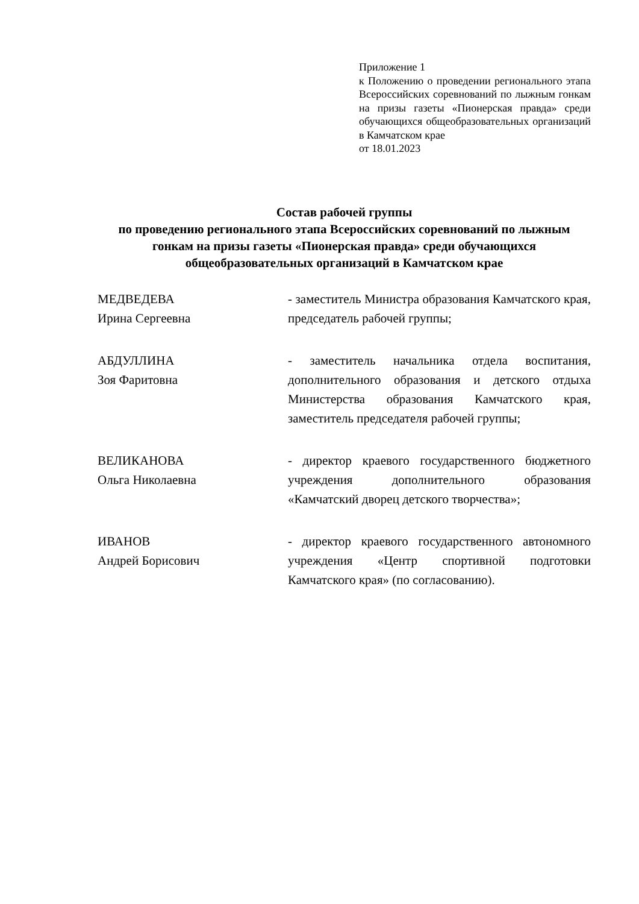Приложение 1
к Положению о проведении регионального этапа Всероссийских соревнований по лыжным гонкам на призы газеты «Пионерская правда» среди обучающихся общеобразовательных организаций в Камчатском крае
от 18.01.2023
Состав рабочей группы
по проведению регионального этапа Всероссийских соревнований по лыжным гонкам на призы газеты «Пионерская правда» среди обучающихся общеобразовательных организаций в Камчатском крае
МЕДВЕДЕВА
Ирина Сергеевна
- заместитель Министра образования Камчатского края, председатель рабочей группы;
АБДУЛЛИНА
Зоя Фаритовна
- заместитель начальника отдела воспитания, дополнительного образования и детского отдыха Министерства образования Камчатского края, заместитель председателя рабочей группы;
ВЕЛИКАНОВА
Ольга Николаевна
- директор краевого государственного бюджетного учреждения дополнительного образования «Камчатский дворец детского творчества»;
ИВАНОВ
Андрей Борисович
- директор краевого государственного автономного учреждения «Центр спортивной подготовки Камчатского края» (по согласованию).